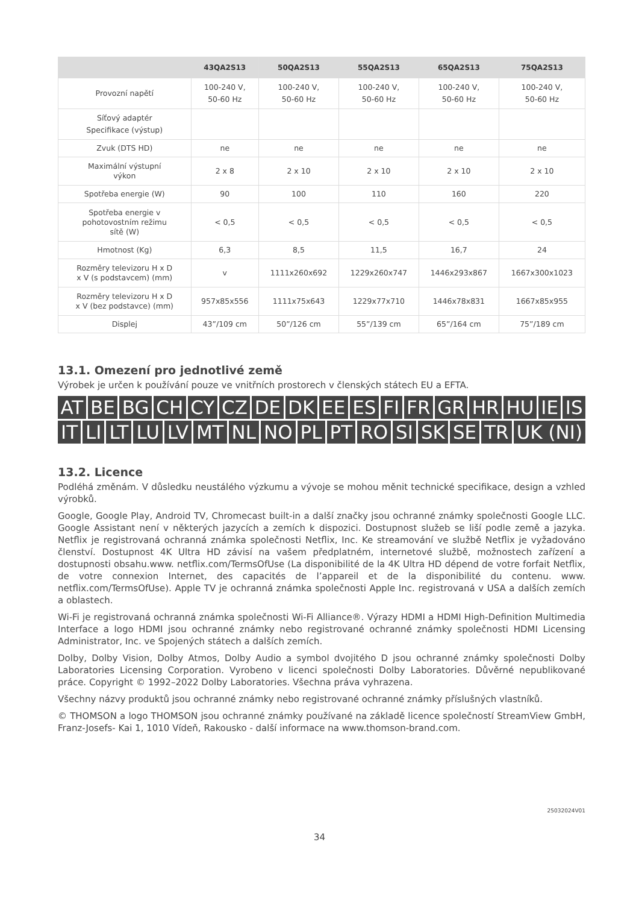| | 43QA2S13 | 50QA2S13 | 55QA2S13 | 65QA2S13 | 75QA2S13 |
| --- | --- | --- | --- | --- | --- |
| Provozní napětí | 100-240 V, 50-60 Hz | 100-240 V, 50-60 Hz | 100-240 V, 50-60 Hz | 100-240 V, 50-60 Hz | 100-240 V, 50-60 Hz |
| Síťový adaptér Specifikace (výstup) | | | | | |
| Zvuk (DTS HD) | ne | ne | ne | ne | ne |
| Maximální výstupní výkon | 2 x 8 | 2 x 10 | 2 x 10 | 2 x 10 | 2 x 10 |
| Spotřeba energie (W) | 90 | 100 | 110 | 160 | 220 |
| Spotřeba energie v pohotovostním režimu sítě (W) | < 0,5 | < 0,5 | < 0,5 | < 0,5 | < 0,5 |
| Hmotnost (Kg) | 6,3 | 8,5 | 11,5 | 16,7 | 24 |
| Rozměry televizoru H x D x V (s podstavcem) (mm) | v | 1111x260x692 | 1229x260x747 | 1446x293x867 | 1667x300x1023 |
| Rozměry televizoru H x D x V (bez podstavce) (mm) | 957x85x556 | 1111x75x643 | 1229x77x710 | 1446x78x831 | 1667x85x955 |
| Displej | 43”/109 cm | 50”/126 cm | 55”/139 cm | 65”/164 cm | 75”/189 cm |
13.1. Omezení pro jednotlivé země
Výrobek je určen k používání pouze ve vnitřních prostorech v členských státech EU a EFTA.
AT BE BG CH CY CZ DE DK EE ES FI FR GR HR HU IE IS
IT LI LT LU LV MT NL NO PL PT RO SI SK SE TR UK (NI)
13.2. Licence
Podléhá změnám. V důsledku neustálého výzkumu a vývoje se mohou měnit technické specifikace, design a vzhled výrobků.
Google, Google Play, Android TV, Chromecast built-in a další značky jsou ochranné známky společnosti Google LLC. Google Assistant není v některých jazycích a zemích k dispozici. Dostupnost služeb se liší podle země a jazyka. Netflix je registrovaná ochranná známka společnosti Netflix, Inc. Ke streamování ve službě Netflix je vyžadováno členství. Dostupnost 4K Ultra HD závisí na vašem předplatném, internetové službě, možnostech zařízení a dostupnosti obsahu.www. netflix.com/TermsOfUse (La disponibilité de la 4K Ultra HD dépend de votre forfait Netflix, de votre connexion Internet, des capacités de l’appareil et de la disponibilité du contenu. www. netflix.com/TermsOfUse). Apple TV je ochranná známka společnosti Apple Inc. registrovaná v USA a dalších zemích a oblastech.
Wi-Fi je registrovaná ochranná známka společnosti Wi-Fi Alliance®. Výrazy HDMI a HDMI High-Definition Multimedia Interface a logo HDMI jsou ochranné známky nebo registrované ochranné známky společnosti HDMI Licensing Administrator, Inc. ve Spojených státech a dalších zemích.
Dolby, Dolby Vision, Dolby Atmos, Dolby Audio a symbol dvojitého D jsou ochranné známky společnosti Dolby Laboratories Licensing Corporation. Vyrobeno v licenci společnosti Dolby Laboratories. Důvěrné nepublikované práce. Copyright © 1992–2022 Dolby Laboratories. Všechna práva vyhrazena.
Všechny názvy produktů jsou ochranné známky nebo registrované ochranné známky příslušných vlastníků.
© THOMSON a logo THOMSON jsou ochranné známky používané na základě licence společností StreamView GmbH, Franz-Josefs- Kai 1, 1010 Vídeň, Rakousko - další informace na www.thomson-brand.com.
25032024V01
34